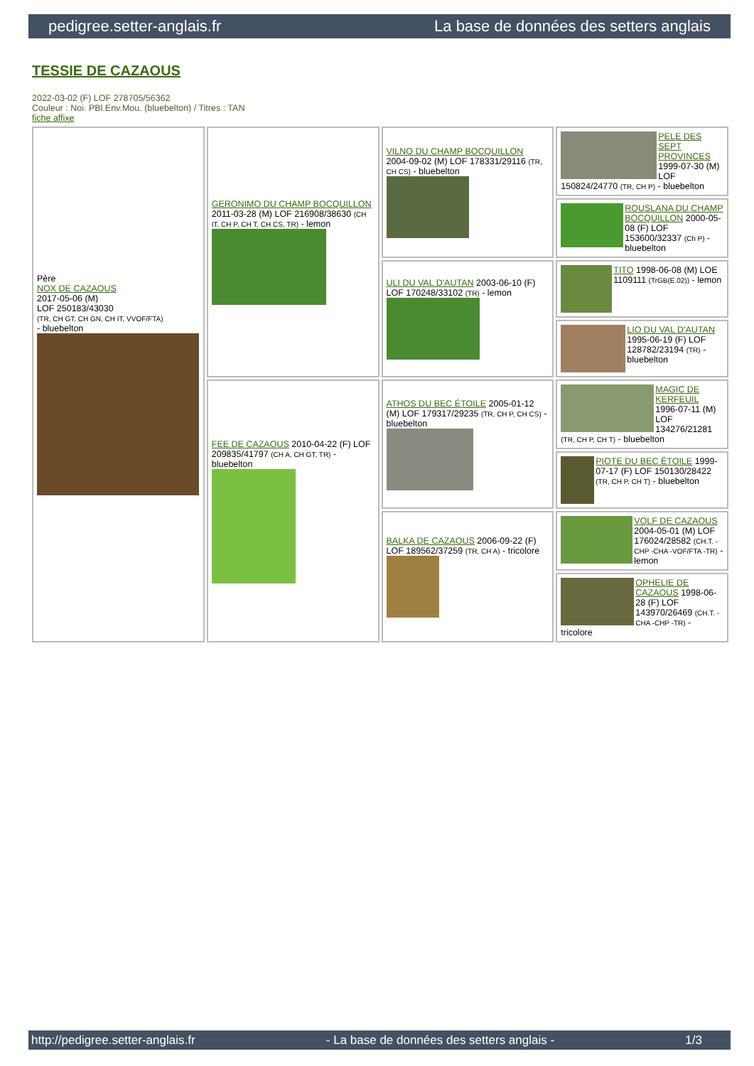pedigree.setter-anglais.fr La base de données des setters anglais
TESSIE DE CAZAOUS
2022-03-02 (F) LOF 278705/56362
Couleur : Noi. PBl.Env.Mou. (bluebelton) / Titres : TAN
fiche affixe
| Père NOX DE CAZAOUS 2017-05-06 (M) LOF 250183/43030 (TR, CH GT, CH GN, CH IT, VVOF/FTA) - bluebelton | GERONIMO DU CHAMP BOCQUILLON 2011-03-28 (M) LOF 216908/38630 (CH IT, CH P, CH T, CH CS, TR) - lemon | VILNO DU CHAMP BOCQUILLON 2004-09-02 (M) LOF 178331/29116 (TR, CH CS) - bluebelton | PELE DES SEPT PROVINCES 1999-07-30 (M) LOF 150824/24770 (TR, CH P) - bluebelton |
| | | | ROUSLANA DU CHAMP BOCQUILLON 2000-05-08 (F) LOF 153600/32337 (Ch P) - bluebelton |
| | | ULI DU VAL D'AUTAN 2003-06-10 (F) LOF 170248/33102 (TR) - lemon | TITO 1998-06-08 (M) LOE 1109111 (TrGB(E.02)) - lemon |
| | | | LIO DU VAL D'AUTAN 1995-06-19 (F) LOF 128782/23194 (TR) - bluebelton |
| | FEE DE CAZAOUS 2010-04-22 (F) LOF 209835/41797 (CH A, CH GT, TR) - bluebelton | ATHOS DU BEC ÉTOILE 2005-01-12 (M) LOF 179317/29235 (TR, CH P, CH CS) - bluebelton | MAGIC DE KERFEUIL 1996-07-11 (M) LOF 134276/21281 (TR, CH P, CH T) - bluebelton |
| | | | PIOTE DU BEC ÉTOILE 1999-07-17 (F) LOF 150130/28422 (TR, CH P, CH T) - bluebelton |
| | | BALKA DE CAZAOUS 2006-09-22 (F) LOF 189562/37259 (TR, CH A) - tricolore | VOLF DE CAZAOUS 2004-05-01 (M) LOF 176024/28582 (CH.T. -CHP -CHA -VOF/FTA -TR) - lemon |
| | | | OPHELIE DE CAZAOUS 1998-06-28 (F) LOF 143970/26469 (CH.T. -CHA -CHP -TR) - tricolore |
http://pedigree.setter-anglais.fr - La base de données des setters anglais - 1/3